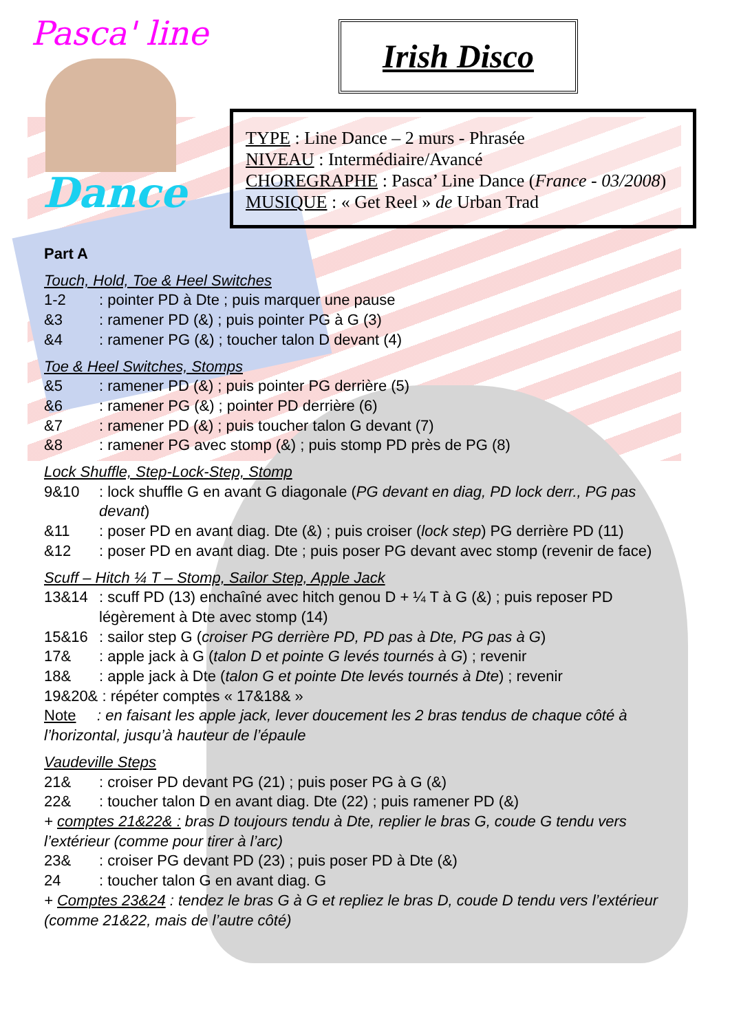Pasca' line
Dance
Irish Disco
TYPE : Line Dance – 2 murs - Phrasée
NIVEAU : Intermédiaire/Avancé
CHOREGRAPHE : Pasca’ Line Dance (France - 03/2008)
MUSIQUE : « Get Reel » de Urban Trad
Part A
Touch, Hold, Toe & Heel Switches
1-2: pointer PD à Dte ; puis marquer une pause
&3: ramener PD (&) ; puis pointer PG à G (3)
&4: ramener PG (&) ; toucher talon D devant (4)
Toe & Heel Switches, Stomps
&5: ramener PD (&) ; puis pointer PG derrière (5)
&6: ramener PG (&) ; pointer PD derrière (6)
&7: ramener PD (&) ; puis toucher talon G devant (7)
&8: ramener PG avec stomp (&) ; puis stomp PD près de PG (8)
Lock Shuffle, Step-Lock-Step, Stomp
9&10: lock shuffle G en avant G diagonale (PG devant en diag, PD lock derr., PG pas devant)
&11: poser PD en avant diag. Dte (&) ; puis croiser (lock step) PG derrière PD (11)
&12: poser PD en avant diag. Dte ; puis poser PG devant avec stomp (revenir de face)
Scuff – Hitch ¼ T – Stomp, Sailor Step, Apple Jack
13&14: scuff PD (13) enchaîné avec hitch genou D + ¼ T à G (&) ; puis reposer PD légèrement à Dte avec stomp (14)
15&16: sailor step G (croiser PG derrière PD, PD pas à Dte, PG pas à G)
17&: apple jack à G (talon D et pointe G levés tournés à G) ; revenir
18&: apple jack à Dte (talon G et pointe Dte levés tournés à Dte) ; revenir
19&20& : répéter comptes « 17&18& »
Note : en faisant les apple jack, lever doucement les 2 bras tendus de chaque côté à l’horizontal, jusqu’à hauteur de l’épaule
Vaudeville Steps
21&: croiser PD devant PG (21) ; puis poser PG à G (&)
22&: toucher talon D en avant diag. Dte (22) ; puis ramener PD (&)
+ comptes 21&22& : bras D toujours tendu à Dte, replier le bras G, coude G tendu vers l’extérieur (comme pour tirer à l’arc)
23&: croiser PG devant PD (23) ; puis poser PD à Dte (&)
24: toucher talon G en avant diag. G
+ Comptes 23&24 : tendez le bras G à G et repliez le bras D, coude D tendu vers l’extérieur (comme 21&22, mais de l’autre côté)